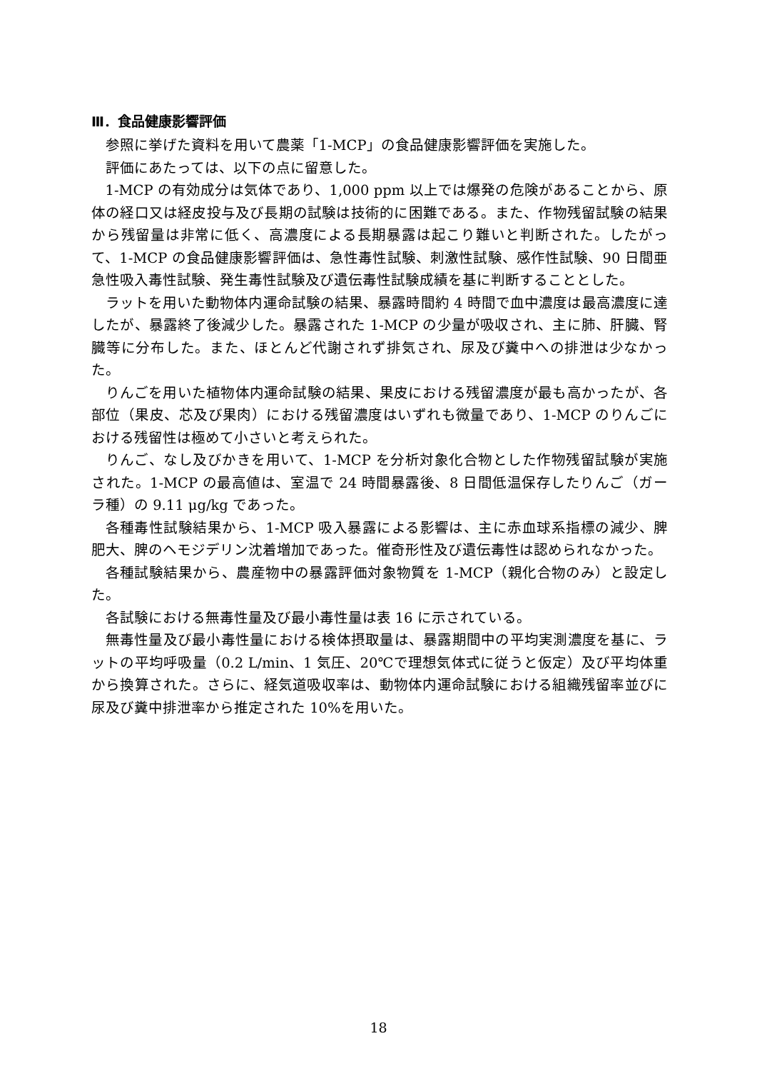Ⅲ．食品健康影響評価
参照に挙げた資料を用いて農薬「1-MCP」の食品健康影響評価を実施した。
評価にあたっては、以下の点に留意した。
1-MCP の有効成分は気体であり、1,000 ppm 以上では爆発の危険があることから、原体の経口又は経皮投与及び長期の試験は技術的に困難である。また、作物残留試験の結果から残留量は非常に低く、高濃度による長期暴露は起こり難いと判断された。したがって、1-MCP の食品健康影響評価は、急性毒性試験、刺激性試験、感作性試験、90 日間亜急性吸入毒性試験、発生毒性試験及び遺伝毒性試験成績を基に判断することとした。
ラットを用いた動物体内運命試験の結果、暴露時間約 4 時間で血中濃度は最高濃度に達したが、暴露終了後減少した。暴露された 1-MCP の少量が吸収され、主に肺、肝臓、腎臓等に分布した。また、ほとんど代謝されず排気され、尿及び糞中への排泄は少なかった。
りんごを用いた植物体内運命試験の結果、果皮における残留濃度が最も高かったが、各部位（果皮、芯及び果肉）における残留濃度はいずれも微量であり、1-MCP のりんごにおける残留性は極めて小さいと考えられた。
りんご、なし及びかきを用いて、1-MCP を分析対象化合物とした作物残留試験が実施された。1-MCP の最高値は、室温で 24 時間暴露後、8 日間低温保存したりんご（ガーラ種）の 9.11 μg/kg であった。
各種毒性試験結果から、1-MCP 吸入暴露による影響は、主に赤血球系指標の減少、脾肥大、脾のヘモジデリン沈着増加であった。催奇形性及び遺伝毒性は認められなかった。
各種試験結果から、農産物中の暴露評価対象物質を 1-MCP（親化合物のみ）と設定した。
各試験における無毒性量及び最小毒性量は表 16 に示されている。
無毒性量及び最小毒性量における検体摂取量は、暴露期間中の平均実測濃度を基に、ラットの平均呼吸量（0.2 L/min、1 気圧、20℃で理想気体式に従うと仮定）及び平均体重から換算された。さらに、経気道吸収率は、動物体内運命試験における組織残留率並びに尿及び糞中排泄率から推定された 10%を用いた。
18